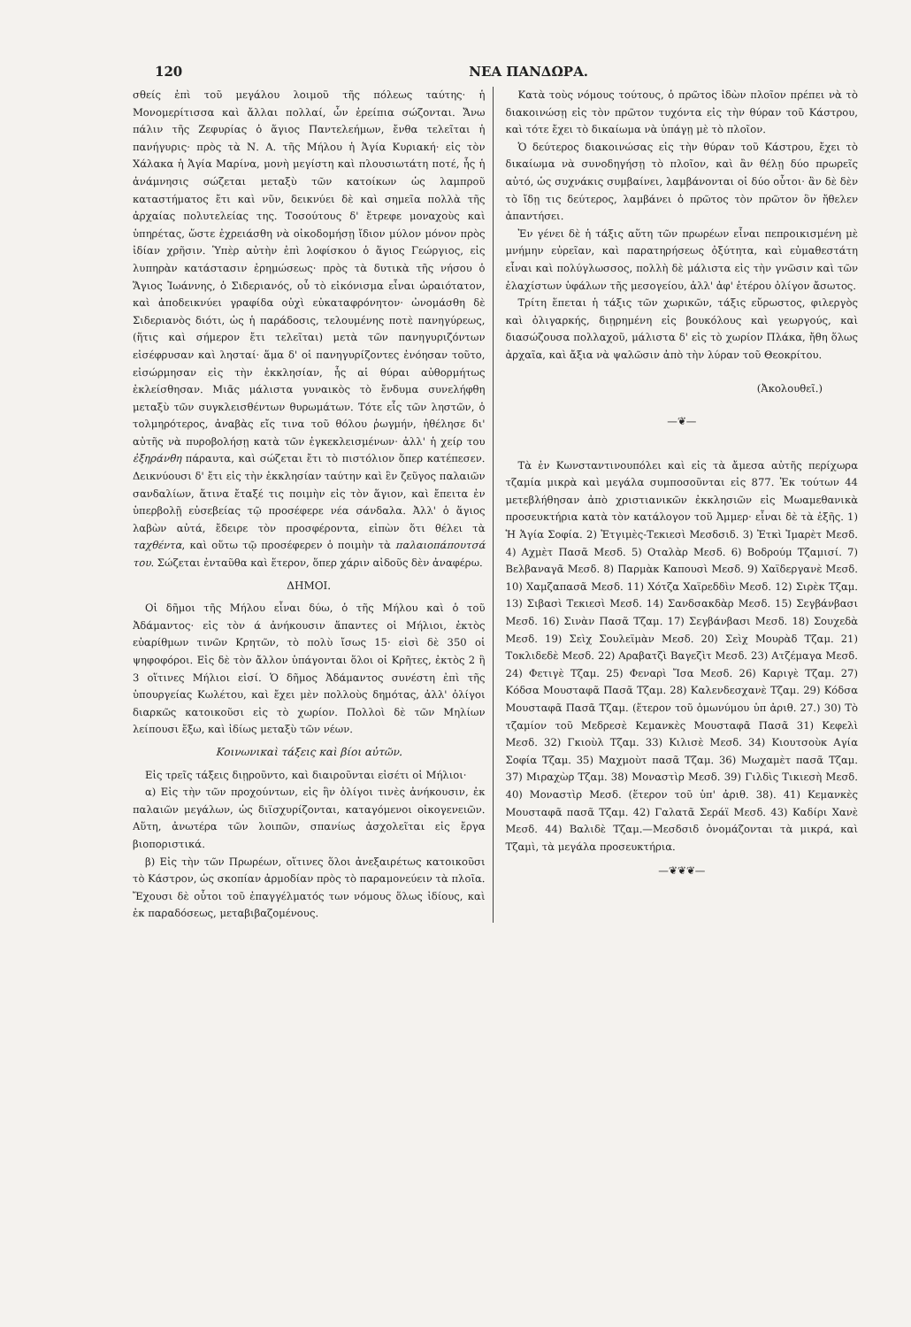120 ΝΕΑ ΠΑΝΔΩΡΑ.
σθείς ἐπὶ τοῦ μεγάλου λοιμοῦ τῆς πόλεως ταύτης· ἡ Μονομερίτισσα καὶ ἄλλαι πολλαί, ὧν ἐρείπια σώζονται. Ἄνω πάλιν τῆς Ζεφυρίας ὁ ἅγιος Παντελεήμων, ἔνθα τελεῖται ἡ πανήγυρις· πρὸς τὰ Ν. Α. τῆς Μήλου ἡ Ἁγία Κυριακή· εἰς τὸν Χάλακα ἡ Ἁγία Μαρίνα, μονὴ μεγίστη καὶ πλουσιωτάτη ποτέ, ἧς ἡ ἀνάμνησις σώζεται μεταξὺ τῶν κατοίκων ὡς λαμπροῦ καταστήματος ἔτι καὶ νῦν, δεικνύει δὲ καὶ σημεῖα πολλὰ τῆς ἀρχαίας πολυτελείας της. Τοσούτους δ' ἔτρεφε μοναχοὺς καὶ ὑπηρέτας, ὥστε ἐχρειάσθη νὰ οἰκοδομήσῃ ἴδιον μύλον μόνον πρὸς ἰδίαν χρῆσιν. Ὑπὲρ αὐτὴν ἐπὶ λοφίσκου ὁ ἅγιος Γεώργιος, εἰς λυπηρὰν κατάστασιν ἐρημώσεως· πρὸς τὰ δυτικὰ τῆς νήσου ὁ Ἅγιος Ἰωάννης, ὁ Σιδεριανός, οὗ τὸ εἰκόνισμα εἶναι ὡραιότατον, καὶ ἀποδεικνύει γραφίδα οὐχὶ εὐκαταφρόνητον· ὠνομάσθη δὲ Σιδεριανὸς διότι, ὡς ἡ παράδοσις, τελουμένης ποτὲ πανηγύρεως, (ἥτις καὶ σήμερον ἔτι τελεῖται) μετὰ τῶν πανηγυριζόντων εἰσέφρυσαν καὶ λησταί· ἅμα δ' οἱ πανηγυρίζοντες ἐνόησαν τοῦτο, εἰσώρμησαν εἰς τὴν ἐκκλησίαν, ἧς αἱ θύραι αὐθορμήτως ἐκλείσθησαν. Μιᾶς μάλιστα γυναικὸς τὸ ἔνδυμα συνελήφθη μεταξὺ τῶν συγκλεισθέντων θυρωμάτων. Τότε εἷς τῶν ληστῶν, ὁ τολμηρότερος, ἀναβὰς εἴς τινα τοῦ θόλου ῥωγμήν, ἠθέλησε δι' αὐτῆς νὰ πυροβολήσῃ κατὰ τῶν ἐγκεκλεισμένων· ἀλλ' ἡ χείρ του ἐξηράνθη πάραυτα, καὶ σώζεται ἔτι τὸ πιστόλιον ὅπερ κατέπεσεν. Δεικνύουσι δ' ἔτι εἰς τὴν ἐκκλησίαν ταύτην καὶ ἓν ζεῦγος παλαιῶν σανδαλίων, ἅτινα ἔταξέ τις ποιμὴν εἰς τὸν ἅγιον, καὶ ἔπειτα ἐν ὑπερβολῇ εὐσεβείας τῷ προσέφερε νέα σάνδαλα. Ἀλλ' ὁ ἅγιος λαβὼν αὐτά, ἔδειρε τὸν προσφέροντα, εἰπὼν ὅτι θέλει τὰ ταχθέντα, καὶ οὕτω τῷ προσέφερεν ὁ ποιμὴν τὰ παλαιοπάπουτσά του. Σώζεται ἐνταῦθα καὶ ἕτερον, ὅπερ χάριν αἰδοῦς δὲν ἀναφέρω.
ΔΗΜΟΙ.
Οἱ δῆμοι τῆς Μήλου εἶναι δύω, ὁ τῆς Μήλου καὶ ὁ τοῦ Ἀδάμαντος· εἰς τὸν ά ἀνήκουσιν ἅπαντες οἱ Μήλιοι, ἐκτὸς εὐαρίθμων τινῶν Κρητῶν, τὸ πολὺ ἴσως 15· εἰσὶ δὲ 350 οἱ ψηφοφόροι. Εἰς δὲ τὸν ἄλλον ὑπάγονται ὅλοι οἱ Κρῆτες, ἐκτὸς 2 ἢ 3 οἵτινες Μήλιοι εἰσί. Ὁ δῆμος Ἀδάμαντος συνέστη ἐπὶ τῆς ὑπουργείας Κωλέτου, καὶ ἔχει μὲν πολλοὺς δημότας, ἀλλ' ὀλίγοι διαρκῶς κατοικοῦσι εἰς τὸ χωρίον. Πολλοὶ δὲ τῶν Μηλίων λείπουσι ἔξω, καὶ ἰδίως μεταξὺ τῶν νέων.
Κοινωνικαὶ τάξεις καὶ βίοι αὐτῶν.
Εἰς τρεῖς τάξεις διῃροῦντο, καὶ διαιροῦνται εἰσέτι οἱ Μήλιοι·
α) Εἰς τὴν τῶν προχούντων, εἰς ἣν ὀλίγοι τινὲς ἀνήκουσιν, ἐκ παλαιῶν μεγάλων, ὡς διϊσχυρίζονται, καταγόμενοι οἰκογενειῶν. Αὕτη, ἀνωτέρα τῶν λοιπῶν, σπανίως ἀσχολεῖται εἰς ἔργα βιοποριστικά.
β) Εἰς τὴν τῶν Πρωρέων, οἵτινες ὅλοι ἀνεξαιρέτως κατοικοῦσι τὸ Κάστρον, ὡς σκοπίαν ἁρμοδίαν πρὸς τὸ παραμονεύειν τὰ πλοῖα. Ἔχουσι δὲ οὗτοι τοῦ ἐπαγγέλματός των νόμους ὅλως ἰδίους, καὶ ἐκ παραδόσεως, μεταβιβαζομένους.
Κατὰ τοὺς νόμους τούτους, ὁ πρῶτος ἰδὼν πλοῖον πρέπει νὰ τὸ διακοινώσῃ εἰς τὸν πρῶτον τυχόντα εἰς τὴν θύραν τοῦ Κάστρου, καὶ τότε ἔχει τὸ δικαίωμα νὰ ὑπάγῃ μὲ τὸ πλοῖον.
Ὁ δεύτερος διακοινώσας εἰς τὴν θύραν τοῦ Κάστρου, ἔχει τὸ δικαίωμα νὰ συνοδηγήσῃ τὸ πλοῖον, καὶ ἂν θέλῃ δύο πρωρεῖς αὐτό, ὡς συχνάκις συμβαίνει, λαμβάνονται οἱ δύο οὗτοι· ἂν δὲ δὲν τὸ ἴδῃ τις δεύτερος, λαμβάνει ὁ πρῶτος τὸν πρῶτον ὃν ἤθελεν ἀπαντήσει.
Ἐν γένει δὲ ἡ τάξις αὕτη τῶν πρωρέων εἶναι πεπροικισμένη μὲ μνήμην εὐρεῖαν, καὶ παρατηρήσεως ὀξύτητα, καὶ εὐμαθεστάτη εἶναι καὶ πολύγλωσσος, πολλὴ δὲ μάλιστα εἰς τὴν γνῶσιν καὶ τῶν ἐλαχίστων ὑφάλων τῆς μεσογείου, ἀλλ' ἀφ' ἑτέρου ὀλίγον ἄσωτος.
Τρίτη ἕπεται ἡ τάξις τῶν χωρικῶν, τάξις εὔρωστος, φιλεργὸς καὶ ὀλιγαρκής, διῃρημένη εἰς βουκόλους καὶ γεωργούς, καὶ διασώζουσα πολλαχοῦ, μάλιστα δ' εἰς τὸ χωρίον Πλάκα, ἤθη ὅλως ἀρχαῖα, καὶ ἄξια νὰ ψαλῶσιν ἀπὸ τὴν λύραν τοῦ Θεοκρίτου.
(Ἀκολουθεῖ.)
—❦—
Τὰ ἐν Κωνσταντινουπόλει καὶ εἰς τὰ ἄμεσα αὐτῆς περίχωρα τζαμία μικρὰ καὶ μεγάλα συμποσοῦνται εἰς 877. Ἐκ τούτων 44 μετεβλήθησαν ἀπὸ χριστιανικῶν ἐκκλησιῶν εἰς Μωαμεθανικὰ προσευκτήρια κατὰ τὸν κατάλογον τοῦ Ἀμμερ· εἶναι δὲ τὰ ἑξῆς. 1) Ἡ Ἁγία Σοφία. 2) Ἐτγιμὲς-Τεκιεσὶ Μεσδσιδ. 3) Ἐτκὶ Ἰμαρὲτ Μεσδ. 4) Αχμὲτ Πασᾶ Μεσδ. 5) Οταλὰρ Μεσδ. 6) Βοδρούμ Τζαμισί. 7) Βελβαναγᾶ Μεσδ. 8) Παρμὰκ Καπουσὶ Μεσδ. 9) Χαϊδεργανὲ Μεσδ. 10) Χαμζαπασᾶ Μεσδ. 11) Χότζα Χαϊρεδδὶν Μεσδ. 12) Σιρὲκ Τζαμ. 13) Σιβασὶ Τεκιεσὶ Μεσδ. 14) Σανδσακδὰρ Μεσδ. 15) Σεγβάνβασι Μεσδ. 16) Σινὰν Πασᾶ Τζαμ. 17) Σεγβάνβασι Μεσδ. 18) Σουχεδὰ Μεσδ. 19) Σεὶχ Σουλεϊμὰν Μεσδ. 20) Σεὶχ Μουρὰδ Τζαμ. 21) Τοκλιδεδὲ Μεσδ. 22) Αραβατζὶ Βαγεζὶτ Μεσδ. 23) Ατζέμαγα Μεσδ. 24) Φετιγὲ Τζαμ. 25) Φεναρὶ Ἴσα Μεσδ. 26) Καριγὲ Τζαμ. 27) Κόδσα Μουσταφᾶ Πασᾶ Τζαμ. 28) Καλενδεσχανὲ Τζαμ. 29) Κόδσα Μουσταφᾶ Πασᾶ Τζαμ. (ἕτερον τοῦ ὁμωνύμου ὑπ ἀριθ. 27.) 30) Τὸ τζαμίον τοῦ Μεδρεσὲ Κεμανκὲς Μουσταφᾶ Πασᾶ 31) Κεφελὶ Μεσδ. 32) Γκιοὺλ Τζαμ. 33) Κιλισὲ Μεσδ. 34) Κιουτσοὺκ Αγία Σοφία Τζαμ. 35) Μαχμοὺτ πασᾶ Τζαμ. 36) Μωχαμὲτ πασᾶ Τζαμ. 37) Μιραχὼρ Τζαμ. 38) Μοναστὶρ Μεσδ. 39) Γιλδὶς Τικιεσὴ Μεσδ. 40) Μοναστὶρ Μεσδ. (ἕτερον τοῦ ὑπ' ἀριθ. 38). 41) Κεμανκὲς Μουσταφᾶ πασᾶ Τζαμ. 42) Γαλατᾶ Σεράϊ Μεσδ. 43) Καδίρι Χανὲ Μεσδ. 44) Βαλιδὲ Τζαμ.—Μεσδσιδ ὀνομάζονται τὰ μικρά, καὶ Τζαμὶ, τὰ μεγάλα προσευκτήρια.
—❦❦❦—